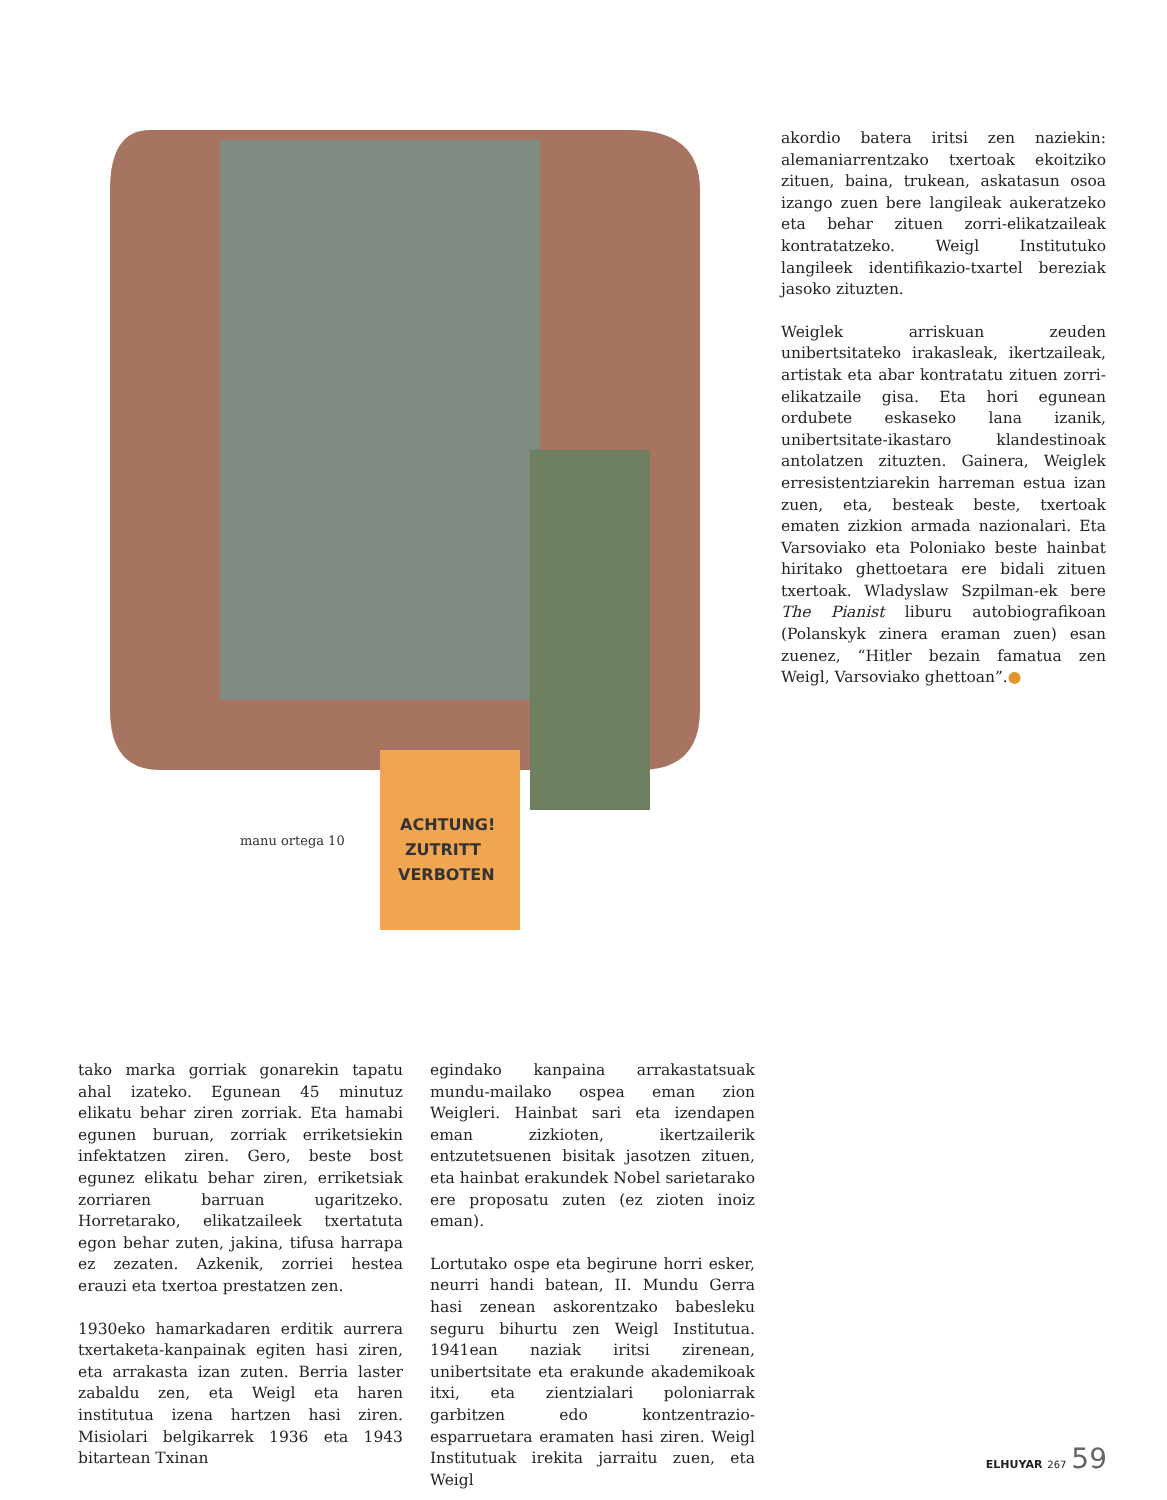ACHTUNG!
ZUTRITT
VERBOTEN
manu ortega 10
akordio batera iritsi zen naziekin: alemaniarrentzako txertoak ekoitziko zituen, baina, trukean, askatasun osoa izango zuen bere langileak aukeratzeko eta behar zituen zorri-elikatzaileak kontratatzeko. Weigl Institutuko langileek identifikazio-txartel bereziak jasoko zituzten.
Weiglek arriskuan zeuden unibertsitateko irakasleak, ikertzaileak, artistak eta abar kontratatu zituen zorri-elikatzaile gisa. Eta hori egunean ordubete eskaseko lana izanik, unibertsitate-ikastaro klandestinoak antolatzen zituzten. Gainera, Weiglek erresistentziarekin harreman estua izan zuen, eta, besteak beste, txertoak ematen zizkion armada nazionalari. Eta Varsoviako eta Poloniako beste hainbat hiritako ghettoetara ere bidali zituen txertoak. Wladyslaw Szpilman-ek bere The Pianist liburu autobiografikoan (Polanskyk zinera eraman zuen) esan zuenez, “Hitler bezain famatua zen Weigl, Varsoviako ghettoan”.●
tako marka gorriak gonarekin tapatu ahal izateko. Egunean 45 minutuz elikatu behar ziren zorriak. Eta hamabi egunen buruan, zorriak erriketsiekin infektatzen ziren. Gero, beste bost egunez elikatu behar ziren, erriketsiak zorriaren barruan ugaritzeko. Horretarako, elikatzaileek txertatuta egon behar zuten, jakina, tifusa harrapa ez zezaten. Azkenik, zorriei hestea erauzi eta txertoa prestatzen zen.
1930eko hamarkadaren erditik aurrera txertaketa-kanpainak egiten hasi ziren, eta arrakasta izan zuten. Berria laster zabaldu zen, eta Weigl eta haren institutua izena hartzen hasi ziren. Misiolari belgikarrek 1936 eta 1943 bitartean Txinan
egindako kanpaina arrakastatsuak mundu-mailako ospea eman zion Weigleri. Hainbat sari eta izendapen eman zizkioten, ikertzailerik entzutetsuenen bisitak jasotzen zituen, eta hainbat erakundek Nobel sarietarako ere proposatu zuten (ez zioten inoiz eman).
Lortutako ospe eta begirune horri esker, neurri handi batean, II. Mundu Gerra hasi zenean askorentzako babesleku seguru bihurtu zen Weigl Institutua. 1941ean naziak iritsi zirenean, unibertsitate eta erakunde akademikoak itxi, eta zientzialari poloniarrak garbitzen edo kontzentrazio-esparruetara eramaten hasi ziren. Weigl Institutuak irekita jarraitu zuen, eta Weigl
ELHUYAR 267 59